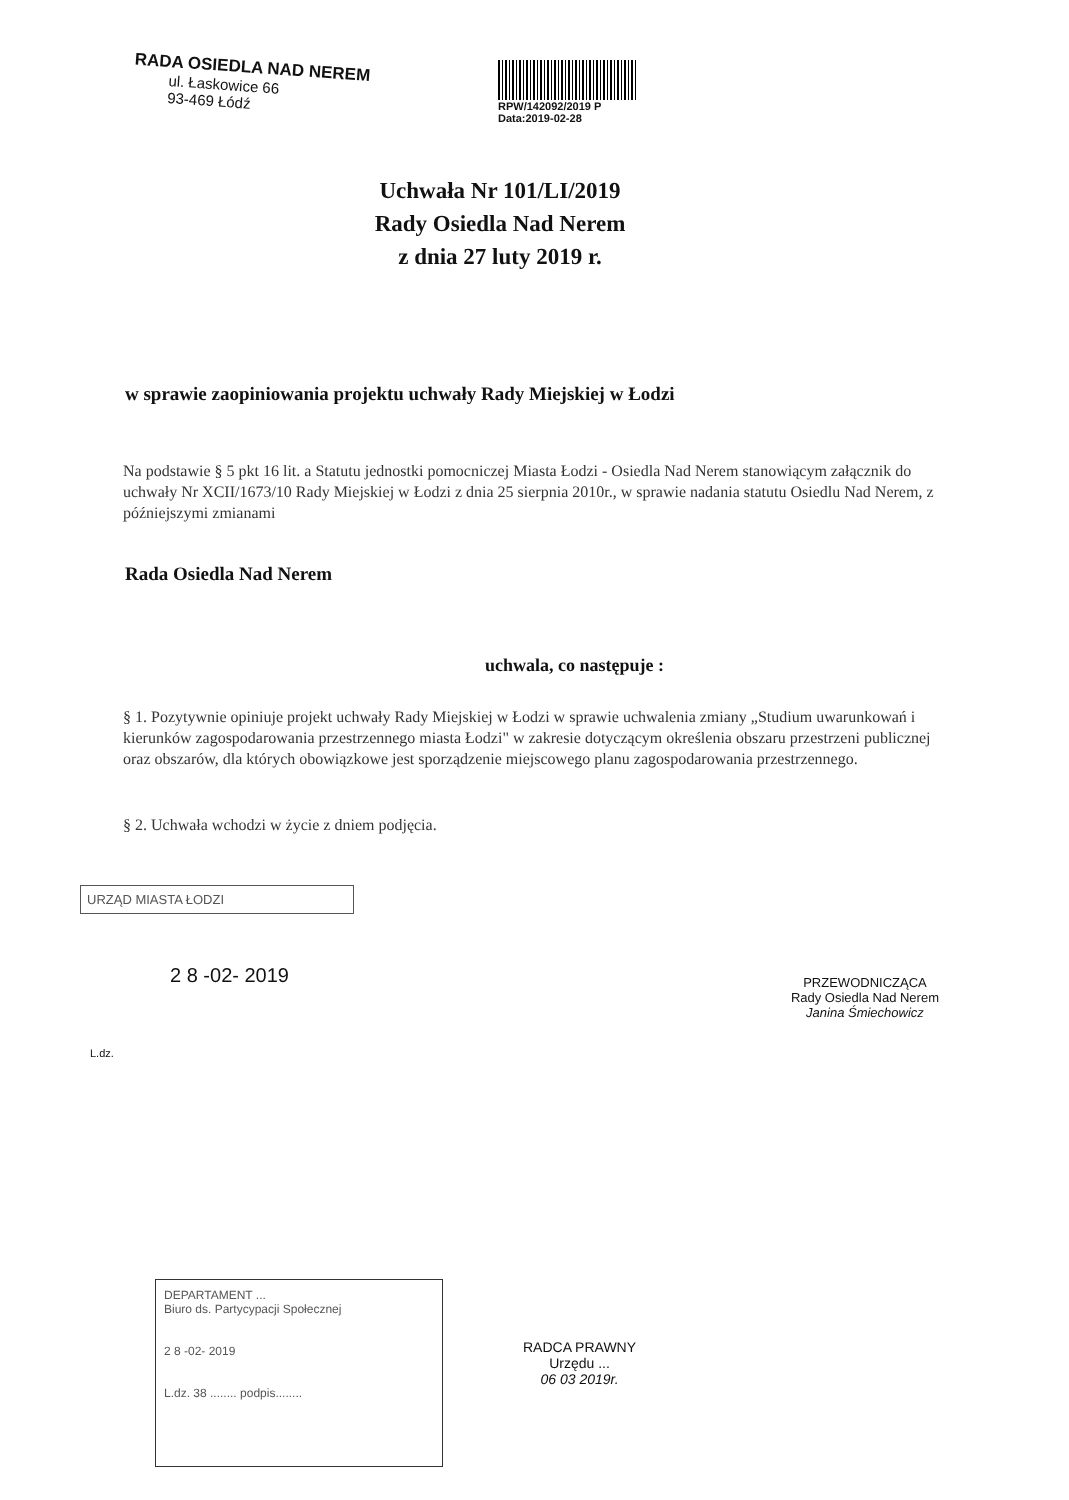RADA OSIEDLA NAD NEREM
ul. Łaskowice 66
93-469 Łódź
RPW/142092/2019 P
Data:2019-02-28
Uchwała Nr 101/LI/2019
Rady Osiedla Nad Nerem
z dnia 27 luty 2019 r.
w sprawie zaopiniowania projektu uchwały Rady Miejskiej w Łodzi
Na podstawie § 5 pkt 16 lit. a Statutu jednostki pomocniczej Miasta Łodzi - Osiedla Nad Nerem stanowiącym załącznik do uchwały Nr XCII/1673/10 Rady Miejskiej w Łodzi z dnia 25 sierpnia 2010r., w sprawie nadania statutu Osiedlu Nad Nerem, z późniejszymi zmianami
Rada Osiedla Nad Nerem
uchwala, co następuje :
§ 1. Pozytywnie opiniuje projekt uchwały Rady Miejskiej w Łodzi w sprawie uchwalenia zmiany „Studium uwarunkowań i kierunków zagospodarowania przestrzennego miasta Łodzi" w zakresie dotyczącym określenia obszaru przestrzeni publicznej oraz obszarów, dla których obowiązkowe jest sporządzenie miejscowego planu zagospodarowania przestrzennego.
§ 2. Uchwała wchodzi w życie z dniem podjęcia.
URZĄD MIASTA ŁODZI
2 8 -02- 2019
L.dz.
PRZEWODNICZĄCA
Rady Osiedla Nad Nerem
Janina Śmiechowicz
DEPARTAMENT ...
Biuro ds. Partycypacji Społecznej
2 8 -02- 2019
L.dz. 38 ........ podpis........
RADCA PRAWNY
Urzędu ...
06 03 2019r.